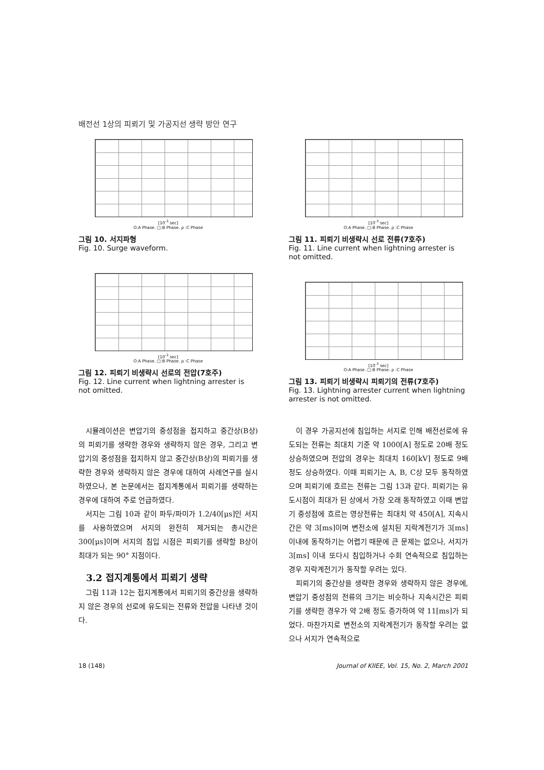배전선 1상의 피뢰기 및 가공지선 생략 방안 연구
[10<sup>-3</sup> sec]
O:A Phase. □:B Phase. ρ :C Phase
그림 10. 서지파형
Fig. 10. Surge waveform.
[10<sup>-3</sup> sec]
O:A Phase. □:B Phase. ρ :C Phase
그림 12. 피뢰기 비생략시 선로의 전압(7호주)
Fig. 12. Line current when lightning arrester is not omitted.
[10<sup>-3</sup> sec]
O:A Phase. □:B Phase. ρ :C Phase
그림 11. 피뢰기 비생략시 선로 전류(7호주)
Fig. 11. Line current when lightning arrester is not omitted.
[10<sup>-3</sup> sec]
O:A Phase. □:B Phase. ρ :C Phase
그림 13. 피뢰기 비생략시 피뢰기의 전류(7호주)
Fig. 13. Lightning arrester current when lightning arrester is not omitted.
시뮬레이션은 변압기의 중성점을 접지하고 중간상(B상)의 피뢰기를 생략한 경우와 생략하지 않은 경우, 그리고 변압기의 중성점을 접지하지 않고 중간상(B상)의 피뢰기를 생략한 경우와 생략하지 않은 경우에 대하여 사례연구를 실시하였으나, 본 논문에서는 접지계통에서 피뢰기를 생략하는 경우에 대하여 주로 언급하였다.
서지는 그림 10과 같이 파두/파미가 1.2/40[μs]인 서지를 사용하였으며 서지의 완전히 제거되는 총시간은 300[μs]이며 서지의 침입 시점은 피뢰기를 생략할 B상이 최대가 되는 90° 지점이다.
3.2 접지계통에서 피뢰기 생략
그림 11과 12는 접지계통에서 피뢰기의 중간상을 생략하지 않은 경우의 선로에 유도되는 전류와 전압을 나타낸 것이다.
이 경우 가공지선에 침입하는 서지로 인해 배전선로에 유도되는 전류는 최대치 기준 약 1000[A] 정도로 20배 정도 상승하였으며 전압의 경우는 최대치 160[kV] 정도로 9배 정도 상승하였다. 이때 피뢰기는 A, B, C상 모두 동작하였으며 피뢰기에 흐르는 전류는 그림 13과 같다. 피뢰기는 유도시점이 최대가 된 상에서 가장 오래 동작하였고 이때 변압기 중성점에 흐르는 영상전류는 최대치 약 450[A], 지속시간은 약 3[ms]이며 변전소에 설치된 지락계전기가 3[ms] 이내에 동작하기는 어렵기 때문에 큰 문제는 없으나, 서지가 3[ms] 이내 또다시 침입하거나 수회 연속적으로 침입하는 경우 지락계전기가 동작할 우려는 있다.
피뢰기의 중간상을 생략한 경우와 생략하지 않은 경우에, 변압기 중성점의 전류의 크기는 비슷하나 지속시간은 피뢰기를 생략한 경우가 약 2배 정도 증가하여 약 11[ms]가 되었다. 마찬가지로 변전소의 지락계전기가 동작할 우려는 없으나 서지가 연속적으로
18 (148) Journal of KIIEE, Vol. 15, No. 2, March 2001